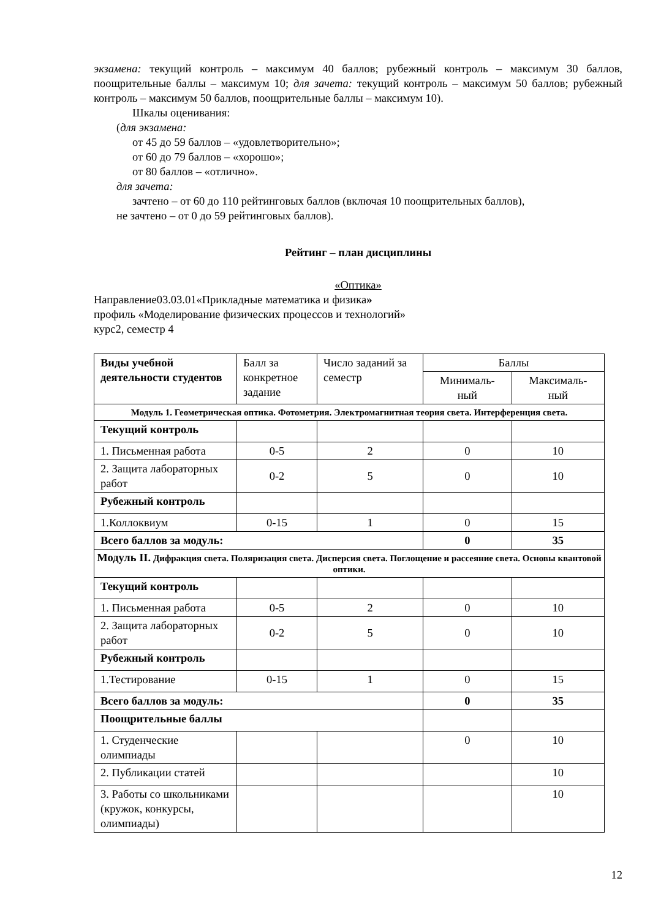экзамена: текущий контроль – максимум 40 баллов; рубежный контроль – максимум 30 баллов, поощрительные баллы – максимум 10; для зачета: текущий контроль – максимум 50 баллов; рубежный контроль – максимум 50 баллов, поощрительные баллы – максимум 10).
Шкалы оценивания:
(для экзамена:
от 45 до 59 баллов – «удовлетворительно»;
от 60 до 79 баллов – «хорошо»;
от 80 баллов – «отлично».
для зачета:
зачтено – от 60 до 110 рейтинговых баллов (включая 10 поощрительных баллов),
не зачтено – от 0 до 59 рейтинговых баллов).
Рейтинг – план дисциплины
«Оптика»
Направление03.03.01«Прикладные математика и физика»
профиль «Моделирование физических процессов и технологий»
курс2, семестр 4
| Виды учебной деятельности студентов | Балл за конкретное задание | Число заданий за семестр | Баллы | |
| | | | Минималь- ный | Максималь- ный |
| Модуль 1. Геометрическая оптика. Фотометрия. Электромагнитная теория света. Интерференция света. | | | | |
| Текущий контроль | | | | |
| 1. Письменная работа | 0-5 | 2 | 0 | 10 |
| 2. Защита лабораторных работ | 0-2 | 5 | 0 | 10 |
| Рубежный контроль | | | | |
| 1.Коллоквиум | 0-15 | 1 | 0 | 15 |
| Всего баллов за модуль: | | | 0 | 35 |
| Модуль II. Дифракция света. Поляризация света. Дисперсия света. Поглощение и рассеяние света. Основы квантовой оптики. | | | | |
| Текущий контроль | | | | |
| 1. Письменная работа | 0-5 | 2 | 0 | 10 |
| 2. Защита лабораторных работ | 0-2 | 5 | 0 | 10 |
| Рубежный контроль | | | | |
| 1.Тестирование | 0-15 | 1 | 0 | 15 |
| Всего баллов за модуль: | | | 0 | 35 |
| Поощрительные баллы | | | | |
| 1. Студенческие олимпиады | | | 0 | 10 |
| 2. Публикации статей | | | | 10 |
| 3. Работы со школьниками (кружок, конкурсы, олимпиады) | | | | 10 |
12